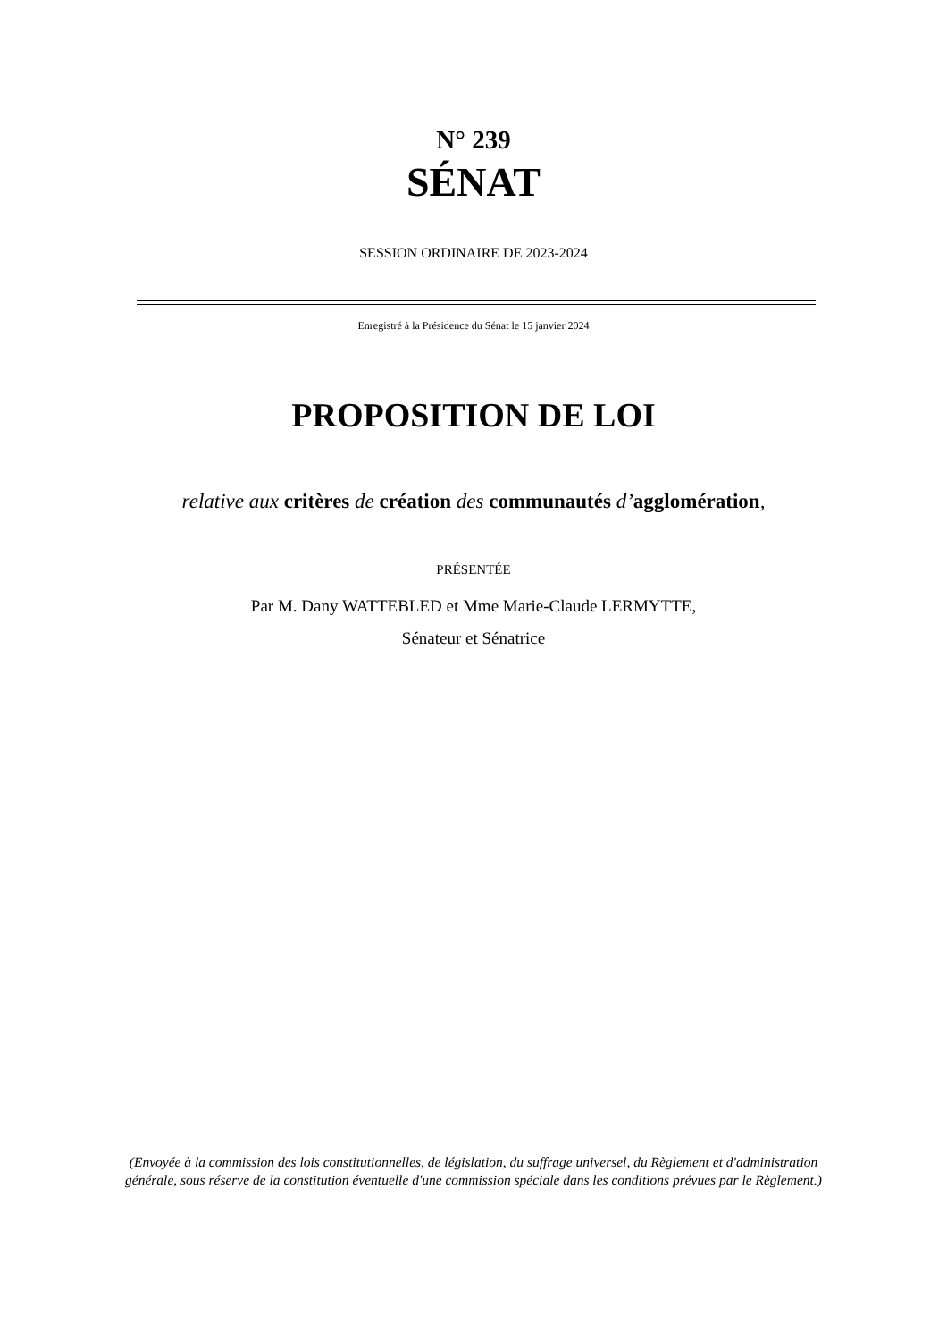N° 239
SÉNAT
SESSION ORDINAIRE DE 2023-2024
Enregistré à la Présidence du Sénat le 15 janvier 2024
PROPOSITION DE LOI
relative aux critères de création des communautés d’agglomération,
PRÉSENTÉE
Par M. Dany WATTEBLED et Mme Marie-Claude LERMYTTE,
Sénateur et Sénatrice
(Envoyée à la commission des lois constitutionnelles, de législation, du suffrage universel, du Règlement et d'administration générale, sous réserve de la constitution éventuelle d'une commission spéciale dans les conditions prévues par le Règlement.)